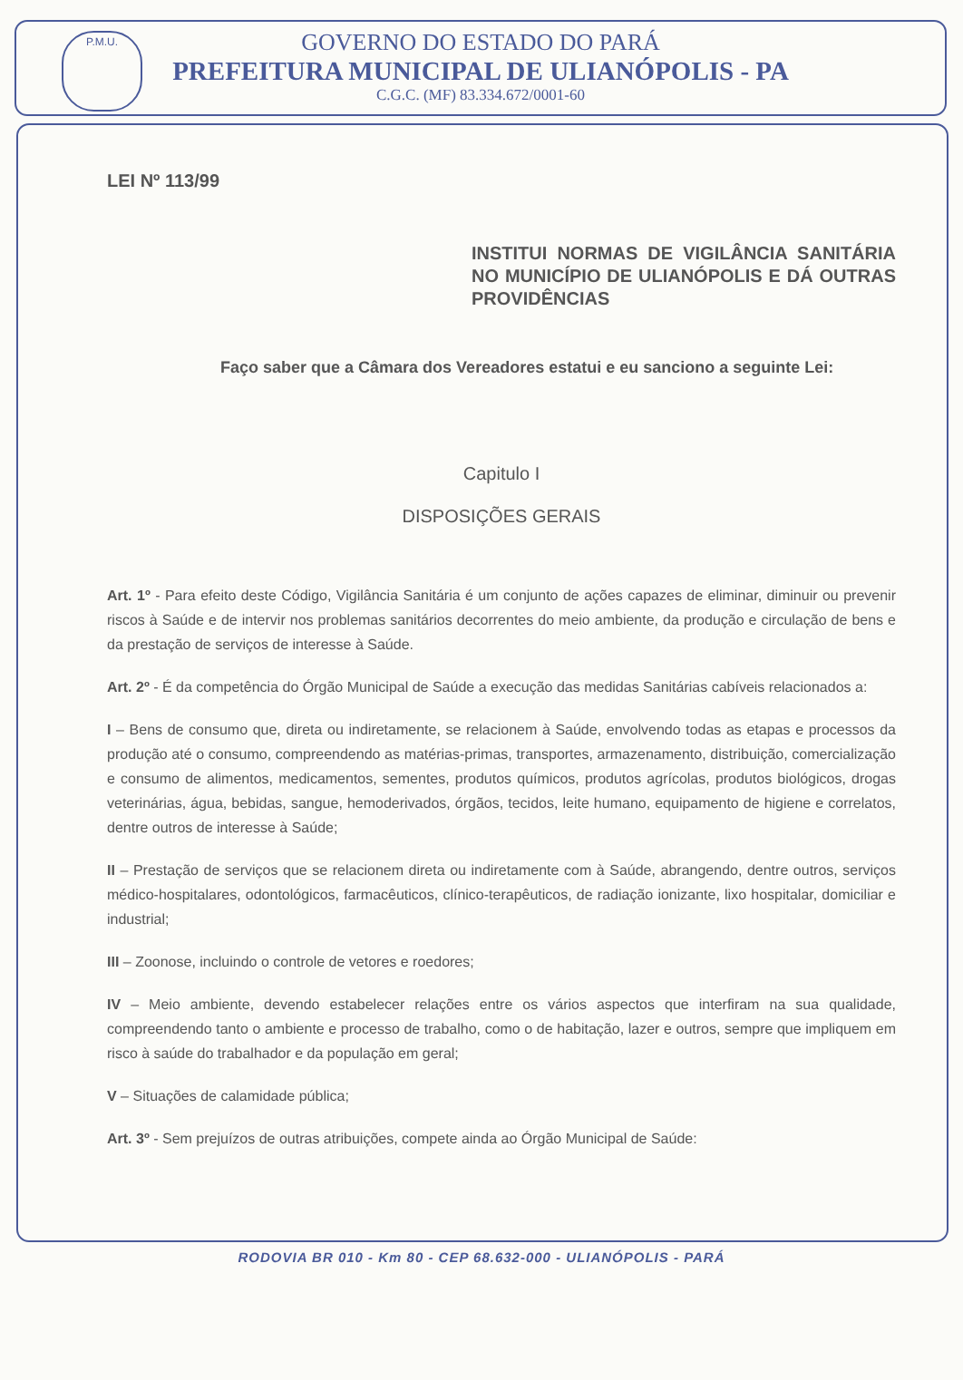P.M.U.
GOVERNO DO ESTADO DO PARÁ
PREFEITURA MUNICIPAL DE ULIANÓPOLIS - PA
C.G.C. (MF) 83.334.672/0001-60
LEI Nº 113/99
INSTITUI NORMAS DE VIGILÂNCIA SANITÁRIA NO MUNICÍPIO DE ULIANÓPOLIS E DÁ OUTRAS PROVIDÊNCIAS
Faço saber que a Câmara dos Vereadores estatui e eu sanciono a seguinte Lei:
Capitulo I
DISPOSIÇÕES GERAIS
Art. 1º - Para efeito deste Código, Vigilância Sanitária é um conjunto de ações capazes de eliminar, diminuir ou prevenir riscos à Saúde e de intervir nos problemas sanitários decorrentes do meio ambiente, da produção e circulação de bens e da prestação de serviços de interesse à Saúde.
Art. 2º - É da competência do Órgão Municipal de Saúde a execução das medidas Sanitárias cabíveis relacionados a:
I – Bens de consumo que, direta ou indiretamente, se relacionem à Saúde, envolvendo todas as etapas e processos da produção até o consumo, compreendendo as matérias-primas, transportes, armazenamento, distribuição, comercialização e consumo de alimentos, medicamentos, sementes, produtos químicos, produtos agrícolas, produtos biológicos, drogas veterinárias, água, bebidas, sangue, hemoderivados, órgãos, tecidos, leite humano, equipamento de higiene e correlatos, dentre outros de interesse à Saúde;
II – Prestação de serviços que se relacionem direta ou indiretamente com à Saúde, abrangendo, dentre outros, serviços médico-hospitalares, odontológicos, farmacêuticos, clínico-terapêuticos, de radiação ionizante, lixo hospitalar, domiciliar e industrial;
III – Zoonose, incluindo o controle de vetores e roedores;
IV – Meio ambiente, devendo estabelecer relações entre os vários aspectos que interfiram na sua qualidade, compreendendo tanto o ambiente e processo de trabalho, como o de habitação, lazer e outros, sempre que impliquem em risco à saúde do trabalhador e da população em geral;
V – Situações de calamidade pública;
Art. 3º - Sem prejuízos de outras atribuições, compete ainda ao Órgão Municipal de Saúde:
RODOVIA BR 010 - Km 80 - CEP 68.632-000 - ULIANÓPOLIS - PARÁ